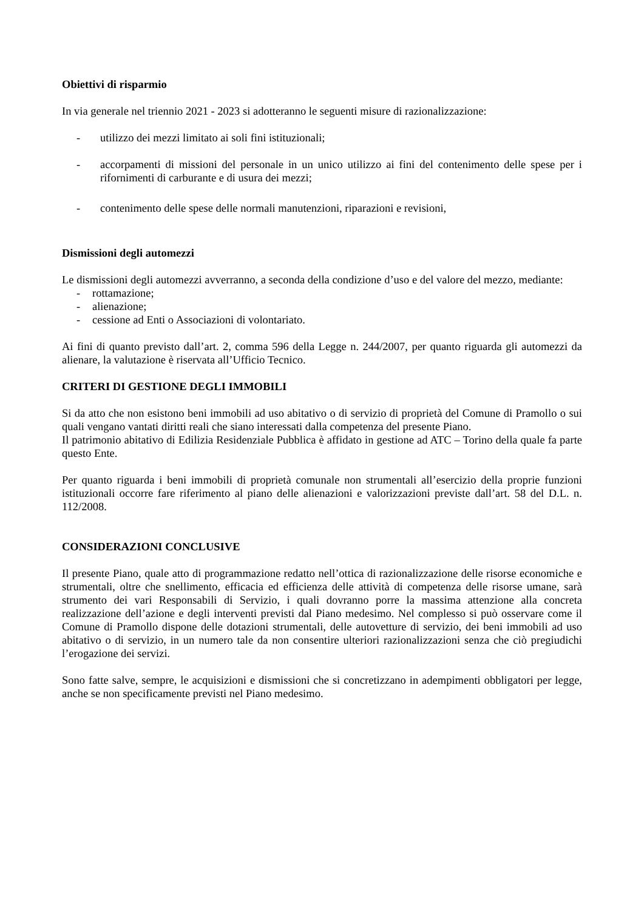Obiettivi di risparmio
In via generale nel triennio 2021 - 2023 si adotteranno le seguenti misure di razionalizzazione:
- utilizzo dei mezzi limitato ai soli fini istituzionali;
- accorpamenti di missioni del personale in un unico utilizzo ai fini del contenimento delle spese per i rifornimenti di carburante e di usura dei mezzi;
- contenimento delle spese delle normali manutenzioni, riparazioni e revisioni,
Dismissioni degli automezzi
Le dismissioni degli automezzi avverranno, a seconda della condizione d’uso e del valore del mezzo, mediante:
- rottamazione;
- alienazione;
- cessione ad Enti o Associazioni di volontariato.
Ai fini di quanto previsto dall’art. 2, comma 596 della Legge n. 244/2007, per quanto riguarda gli automezzi da alienare, la valutazione è riservata all’Ufficio Tecnico.
CRITERI DI GESTIONE DEGLI IMMOBILI
Si da atto che non esistono beni immobili ad uso abitativo o di servizio di proprietà del Comune di Pramollo o sui quali vengano vantati diritti reali che siano interessati dalla competenza del presente Piano.
Il patrimonio abitativo di Edilizia Residenziale Pubblica è affidato in gestione ad ATC – Torino della quale fa parte questo Ente.
Per quanto riguarda i beni immobili di proprietà comunale non strumentali all’esercizio della proprie funzioni istituzionali occorre fare riferimento al piano delle alienazioni e valorizzazioni previste dall’art. 58 del D.L. n. 112/2008.
CONSIDERAZIONI CONCLUSIVE
Il presente Piano, quale atto di programmazione redatto nell’ottica di razionalizzazione delle risorse economiche e strumentali, oltre che snellimento, efficacia ed efficienza delle attività di competenza delle risorse umane, sarà strumento dei vari Responsabili di Servizio, i quali dovranno porre la massima attenzione alla concreta realizzazione dell’azione e degli interventi previsti dal Piano medesimo. Nel complesso si può osservare come il Comune di Pramollo dispone delle dotazioni strumentali, delle autovetture di servizio, dei beni immobili ad uso abitativo o di servizio, in un numero tale da non consentire ulteriori razionalizzazioni senza che ciò pregiudichi l’erogazione dei servizi.
Sono fatte salve, sempre, le acquisizioni e dismissioni che si concretizzano in adempimenti obbligatori per legge, anche se non specificamente previsti nel Piano medesimo.